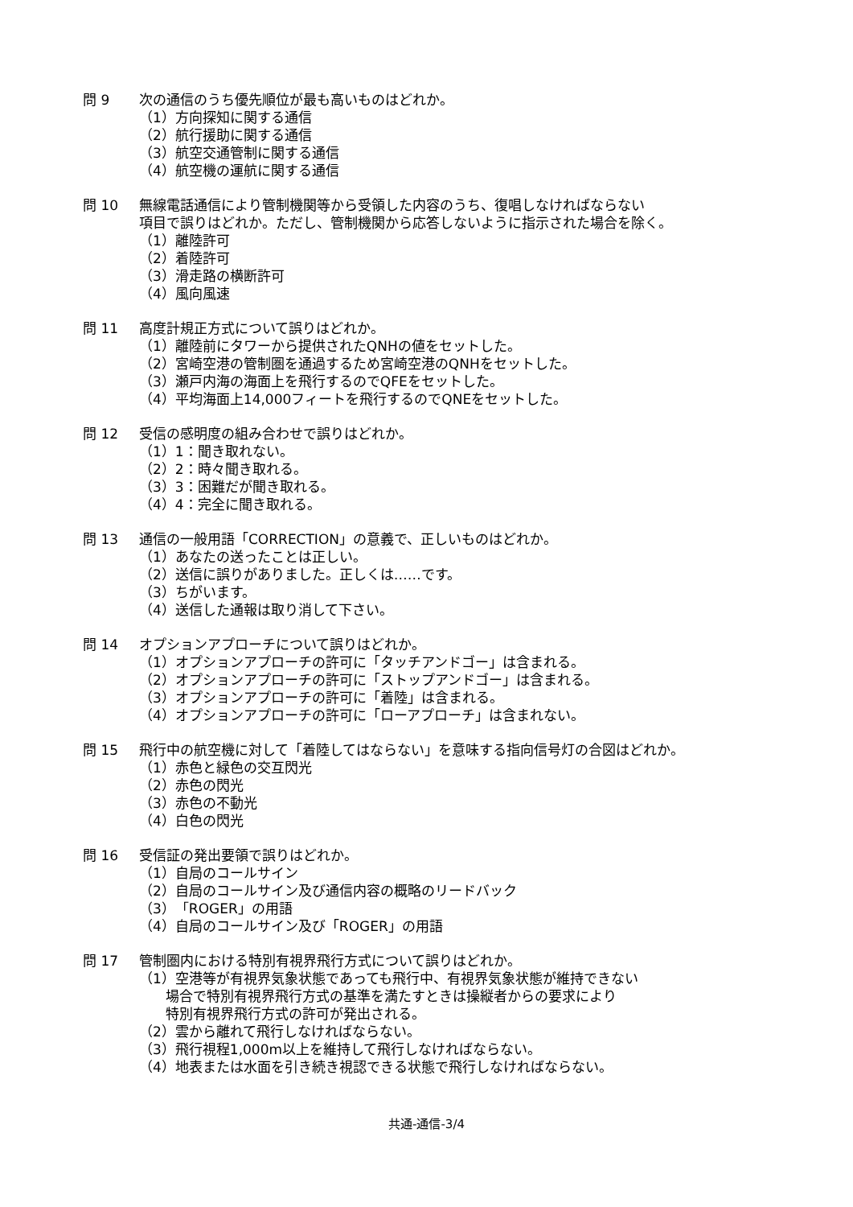問 9 次の通信のうち優先順位が最も高いものはどれか。
（1）方向探知に関する通信
（2）航行援助に関する通信
（3）航空交通管制に関する通信
（4）航空機の運航に関する通信
問 10 無線電話通信により管制機関等から受領した内容のうち、復唱しなければならない
項目で誤りはどれか。ただし、管制機関から応答しないように指示された場合を除く。
（1）離陸許可
（2）着陸許可
（3）滑走路の横断許可
（4）風向風速
問 11 高度計規正方式について誤りはどれか。
（1）離陸前にタワーから提供されたQNHの値をセットした。
（2）宮崎空港の管制圏を通過するため宮崎空港のQNHをセットした。
（3）瀬戸内海の海面上を飛行するのでQFEをセットした。
（4）平均海面上14,000フィートを飛行するのでQNEをセットした。
問 12 受信の感明度の組み合わせで誤りはどれか。
（1）1：聞き取れない。
（2）2：時々聞き取れる。
（3）3：困難だが聞き取れる。
（4）4：完全に聞き取れる。
問 13 通信の一般用語「CORRECTION」の意義で、正しいものはどれか。
（1）あなたの送ったことは正しい。
（2）送信に誤りがありました。正しくは……です。
（3）ちがいます。
（4）送信した通報は取り消して下さい。
問 14 オプションアプローチについて誤りはどれか。
（1）オプションアプローチの許可に「タッチアンドゴー」は含まれる。
（2）オプションアプローチの許可に「ストップアンドゴー」は含まれる。
（3）オプションアプローチの許可に「着陸」は含まれる。
（4）オプションアプローチの許可に「ローアプローチ」は含まれない。
問 15 飛行中の航空機に対して「着陸してはならない」を意味する指向信号灯の合図はどれか。
（1）赤色と緑色の交互閃光
（2）赤色の閃光
（3）赤色の不動光
（4）白色の閃光
問 16 受信証の発出要領で誤りはどれか。
（1）自局のコールサイン
（2）自局のコールサイン及び通信内容の概略のリードバック
（3）「ROGER」の用語
（4）自局のコールサイン及び「ROGER」の用語
問 17 管制圏内における特別有視界飛行方式について誤りはどれか。
（1）空港等が有視界気象状態であっても飛行中、有視界気象状態が維持できない
場合で特別有視界飛行方式の基準を満たすときは操縦者からの要求により
特別有視界飛行方式の許可が発出される。
（2）雲から離れて飛行しなければならない。
（3）飛行視程1,000m以上を維持して飛行しなければならない。
（4）地表または水面を引き続き視認できる状態で飛行しなければならない。
共通-通信-3/4